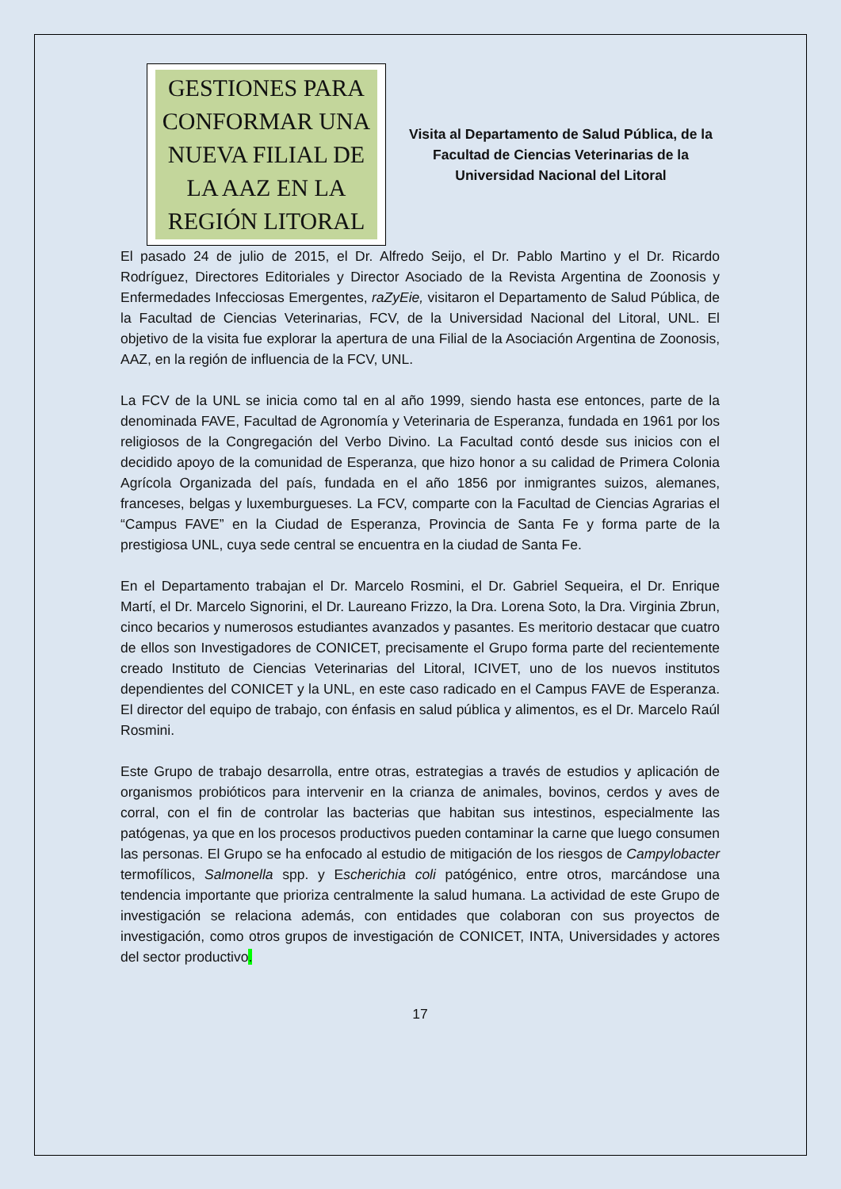GESTIONES PARA CONFORMAR UNA NUEVA FILIAL DE LA AAZ EN LA REGIÓN LITORAL
Visita al Departamento de Salud Pública, de la Facultad de Ciencias Veterinarias de la Universidad Nacional del Litoral
El pasado 24 de julio de 2015, el Dr. Alfredo Seijo, el Dr. Pablo Martino y el Dr. Ricardo Rodríguez, Directores Editoriales y Director Asociado de la Revista Argentina de Zoonosis y Enfermedades Infecciosas Emergentes, raZyEie, visitaron el Departamento de Salud Pública, de la Facultad de Ciencias Veterinarias, FCV, de la Universidad Nacional del Litoral, UNL. El objetivo de la visita fue explorar la apertura de una Filial de la Asociación Argentina de Zoonosis, AAZ, en la región de influencia de la FCV, UNL.
La FCV de la UNL se inicia como tal en al año 1999, siendo hasta ese entonces, parte de la denominada FAVE, Facultad de Agronomía y Veterinaria de Esperanza, fundada en 1961 por los religiosos de la Congregación del Verbo Divino. La Facultad contó desde sus inicios con el decidido apoyo de la comunidad de Esperanza, que hizo honor a su calidad de Primera Colonia Agrícola Organizada del país, fundada en el año 1856 por inmigrantes suizos, alemanes, franceses, belgas y luxemburgueses. La FCV, comparte con la Facultad de Ciencias Agrarias el “Campus FAVE” en la Ciudad de Esperanza, Provincia de Santa Fe y forma parte de la prestigiosa UNL, cuya sede central se encuentra en la ciudad de Santa Fe.
En el Departamento trabajan el Dr. Marcelo Rosmini, el Dr. Gabriel Sequeira, el Dr. Enrique Martí, el Dr. Marcelo Signorini, el Dr. Laureano Frizzo, la Dra. Lorena Soto, la Dra. Virginia Zbrun, cinco becarios y numerosos estudiantes avanzados y pasantes. Es meritorio destacar que cuatro de ellos son Investigadores de CONICET, precisamente el Grupo forma parte del recientemente creado Instituto de Ciencias Veterinarias del Litoral, ICIVET, uno de los nuevos institutos dependientes del CONICET y la UNL, en este caso radicado en el Campus FAVE de Esperanza. El director del equipo de trabajo, con énfasis en salud pública y alimentos, es el Dr. Marcelo Raúl Rosmini.
Este Grupo de trabajo desarrolla, entre otras, estrategias a través de estudios y aplicación de organismos probióticos para intervenir en la crianza de animales, bovinos, cerdos y aves de corral, con el fin de controlar las bacterias que habitan sus intestinos, especialmente las patógenas, ya que en los procesos productivos pueden contaminar la carne que luego consumen las personas. El Grupo se ha enfocado al estudio de mitigación de los riesgos de Campylobacter termofílicos, Salmonella spp. y Escherichia coli patógénico, entre otros, marcándose una tendencia importante que prioriza centralmente la salud humana. La actividad de este Grupo de investigación se relaciona además, con entidades que colaboran con sus proyectos de investigación, como otros grupos de investigación de CONICET, INTA, Universidades y actores del sector productivo.
17